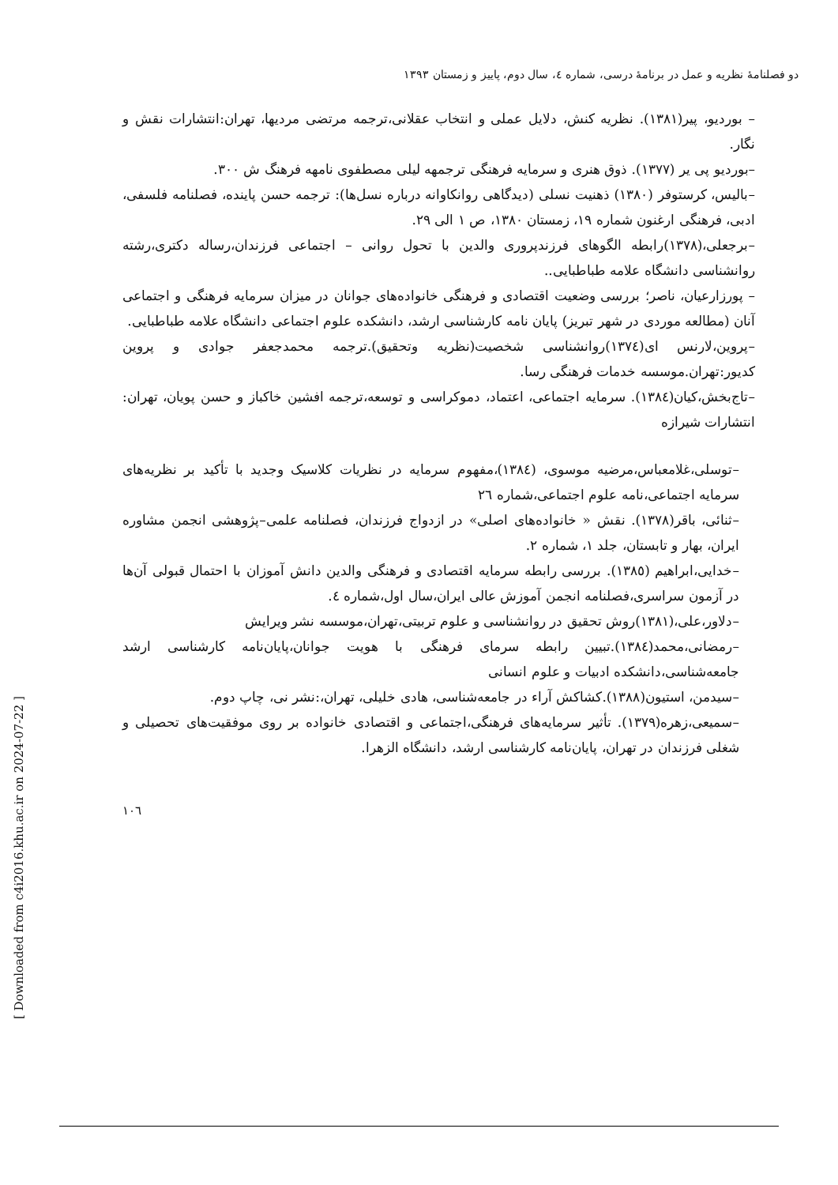دو فصلنامهٔ نظریه و عمل در برنامهٔ درسی، شماره ٤، سال دوم، پاییز و زمستان ١٣٩٣
– بوردیو، پیر(١٣٨١). نظریه کنش، دلایل عملی و انتخاب عقلانی،ترجمه مرتضی مردیها، تهران:انتشارات نقش و نگار.
–بوردیو پی یر (١٣٧٧). ذوق هنری و سرمایه فرهنگی ترجمهه لیلی مصطفوی نامهه فرهنگ ش ٣٠٠.
–بالیس، کرستوفر (١٣٨٠) ذهنیت نسلی (دیدگاهی روانکاوانه درباره نسل‌ها): ترجمه حسن پاینده، فصلنامه فلسفی، ادبی، فرهنگی ارغنون شماره ١٩، زمستان ١٣٨٠، ص ١ الی ٢٩.
–برجعلی،(١٣٧٨)رابطه الگوهای فرزندپروری والدین با تحول روانی – اجتماعی فرزندان،رساله دکتری،رشته روانشناسی دانشگاه علامه طباطبایی..
– پورزارعیان، ناصر؛ بررسی وضعیت اقتصادی و فرهنگی خانواده‌های جوانان در میزان سرمایه فرهنگی و اجتماعی آنان (مطالعه موردی در شهر تبریز) پایان نامه کارشناسی ارشد، دانشکده علوم اجتماعی دانشگاه علامه طباطبایی.
–پروین،لارنس ای(١٣٧٤)روانشناسی شخصیت(نظریه وتحقیق).ترجمه محمدجعفر جوادی و پروین کدیور:تهران.موسسه خدمات فرهنگی رسا.
–تاج‌بخش،کیان(١٣٨٤). سرمایه اجتماعی، اعتماد، دموکراسی و توسعه،ترجمه افشین خاکباز و حسن پویان، تهران: انتشارات شیرازه
–توسلی،غلامعباس،مرضیه موسوی، (١٣٨٤)،مفهوم سرمایه در نظریات کلاسیک وجدید با تأکید بر نظریه‌های سرمایه اجتماعی،نامه علوم اجتماعی،شماره ٢٦
–ثنائی، باقر(١٣٧٨). نقش « خانواده‌های اصلی» در ازدواج فرزندان، فصلنامه علمی–پژوهشی انجمن مشاوره ایران، بهار و تابستان، جلد ١، شماره ٢.
–خدایی،ابراهیم (١٣٨٥). بررسی رابطه سرمایه اقتصادی و فرهنگی والدین دانش آموزان با احتمال قبولی آن‌ها در آزمون سراسری،فصلنامه انجمن آموزش عالی ایران،سال اول،شماره ٤.
–دلاور،علی،(١٣٨١)روش تحقیق در روانشناسی و علوم تربیتی،تهران،موسسه نشر ویرایش
–رمضانی،محمد(١٣٨٤).تبیین رابطه سرمای فرهنگی با هویت جوانان،پایان‌نامه کارشناسی ارشد جامعه‌شناسی،دانشکده ادبیات و علوم انسانی
–سیدمن، استیون(١٣٨٨).کشاکش آراء در جامعه‌شناسی، هادی خلیلی، تهران،:نشر نی، چاپ دوم.
–سمیعی،زهره(١٣٧٩). تأثیر سرمایه‌های فرهنگی،اجتماعی و اقتصادی خانواده بر روی موفقیت‌های تحصیلی و شغلی فرزندان در تهران، پایان‌نامه کارشناسی ارشد، دانشگاه الزهرا.
١٠٦
[ Downloaded from c4i2016.khu.ac.ir on 2024-07-22 ]